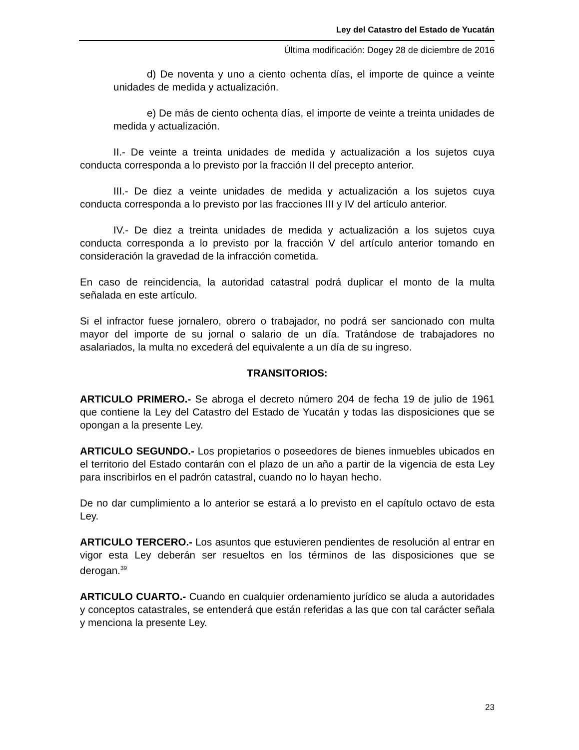Ley del Catastro del Estado de Yucatán
Última modificación: Dogey 28 de diciembre de 2016
d) De noventa y uno a ciento ochenta días, el importe de quince a veinte unidades de medida y actualización.
e) De más de ciento ochenta días, el importe de veinte a treinta unidades de medida y actualización.
II.- De veinte a treinta unidades de medida y actualización a los sujetos cuya conducta corresponda a lo previsto por la fracción II del precepto anterior.
III.- De diez a veinte unidades de medida y actualización a los sujetos cuya conducta corresponda a lo previsto por las fracciones III y IV del artículo anterior.
IV.- De diez a treinta unidades de medida y actualización a los sujetos cuya conducta corresponda a lo previsto por la fracción V del artículo anterior tomando en consideración la gravedad de la infracción cometida.
En caso de reincidencia, la autoridad catastral podrá duplicar el monto de la multa señalada en este artículo.
Si el infractor fuese jornalero, obrero o trabajador, no podrá ser sancionado con multa mayor del importe de su jornal o salario de un día. Tratándose de trabajadores no asalariados, la multa no excederá del equivalente a un día de su ingreso.
TRANSITORIOS:
ARTICULO PRIMERO.- Se abroga el decreto número 204 de fecha 19 de julio de 1961 que contiene la Ley del Catastro del Estado de Yucatán y todas las disposiciones que se opongan a la presente Ley.
ARTICULO SEGUNDO.- Los propietarios o poseedores de bienes inmuebles ubicados en el territorio del Estado contarán con el plazo de un año a partir de la vigencia de esta Ley para inscribirlos en el padrón catastral, cuando no lo hayan hecho.
De no dar cumplimiento a lo anterior se estará a lo previsto en el capítulo octavo de esta Ley.
ARTICULO TERCERO.- Los asuntos que estuvieren pendientes de resolución al entrar en vigor esta Ley deberán ser resueltos en los términos de las disposiciones que se derogan.<sup>39</sup>
ARTICULO CUARTO.- Cuando en cualquier ordenamiento jurídico se aluda a autoridades y conceptos catastrales, se entenderá que están referidas a las que con tal carácter señala y menciona la presente Ley.
23